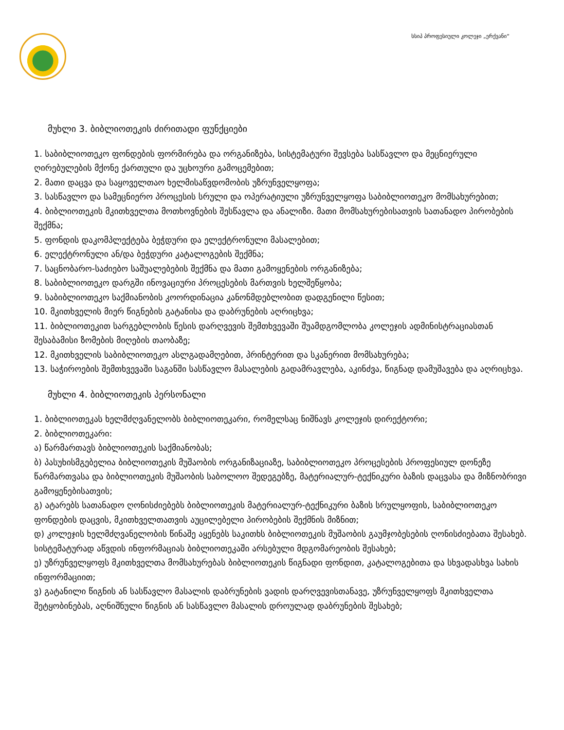სსიპ პროფესიული კოლეჯი „ერქვანი“
მუხლი 3. ბიბლიოთეკის ძირითადი ფუნქციები
1. საბიბლიოთეკო ფონდების ფორმირება და ორგანიზება, სისტემატური შევსება სასწავლო და მეცნიერული ღირებულების მქონე ქართული და უცხოური გამოცემებით;
2. მათი დაცვა და საყოველთაო ხელმისაწვდომობის უზრუნველყოფა;
3. სასწავლო და სამეცნიერო პროცესის სრული და ოპერატიული უზრუნველყოფა საბიბლიოთეკო მომსახურებით;
4. ბიბლიოთეკის მკითხველთა მოთხოვნების შესწავლა და ანალიზი. მათი მომსახურებისათვის სათანადო პირობების შექმნა;
5. ფონდის დაკომპლექტება ბეჭდური და ელექტრონული მასალებით;
6. ელექტრონული ან/და ბეჭდური კატალოგების შექმნა;
7. საცნობარო-საძიებო საშუალებების შექმნა და მათი გამოყენების ორგანიზება;
8. საბიბლიოთეკო დარგში ინოვაციური პროცესების მართვის ხელშეწყობა;
9. საბიბლიოთეკო საქმიანობის კოორდინაცია კანონმდებლობით დადგენილი წესით;
10. მკითხველის მიერ წიგნების გატანისა და დაბრუნების აღრიცხვა;
11. ბიბლიოთეკით სარგებლობის წესის დარღვევის შემთხვევაში შუამდგომლობა კოლეჯის ადმინისტრაციასთან შესაბამისი ზომების მიღების თაობაზე;
12. მკითხველის საბიბლიოთეკო ასლგადამღებით, პრინტერით და სკანერით მომსახურება;
13. საჭიროების შემთხვევაში საგანში სასწავლო მასალების გადამრავლება, აკინძვა, წიგნად დამუშავება და აღრიცხვა.
მუხლი 4. ბიბლიოთეკის პერსონალი
1. ბიბლიოთეკას ხელმძღვანელობს ბიბლიოთეკარი, რომელსაც ნიშნავს კოლეჯის დირექტორი;
2. ბიბლიოთეკარი:
ა) წარმართავს ბიბლიოთეკის საქმიანობას;
ბ) პასუხისმგებელია ბიბლიოთეკის მუშაობის ორგანიზაციაზე, საბიბლიოთეკო პროცესების პროფესიულ დონეზე წარმართვასა და ბიბლიოთეკის მუშაობის საბოლოო შედეგებზე, მატერიალურ-ტექნიკური ბაზის დაცვასა და მიზნობრივი გამოყენებისათვის;
გ) ატარებს სათანადო ღონისძიებებს ბიბლიოთეკის მატერიალურ-ტექნიკური ბაზის სრულყოფის, საბიბლიოთეკო ფონდების დაცვის, მკითხველთათვის აუცილებელი პირობების შექმნის მიზნით;
დ) კოლეჯის ხელმძღვანელობის წინაშე აყენებს საკითხს ბიბლიოთეკის მუშაობის გაუმჯობესების ღონისძიებათა შესახებ. სისტემატურად აწვდის ინფორმაციას ბიბლიოთეკაში არსებული მდგომარეობის შესახებ;
ე) უზრუნველყოფს მკითხველთა მომსახურებას ბიბლიოთეკის წიგნადი ფონდით, კატალოგებითა და სხვადასხვა სახის ინფორმაციით;
ვ) გატანილი წიგნის ან სასწავლო მასალის დაბრუნების ვადის დარღვევისთანავე, უზრუნველყოფს მკითხველთა შეტყობინებას, აღნიშნული წიგნის ან სასწავლო მასალის დროულად დაბრუნების შესახებ;